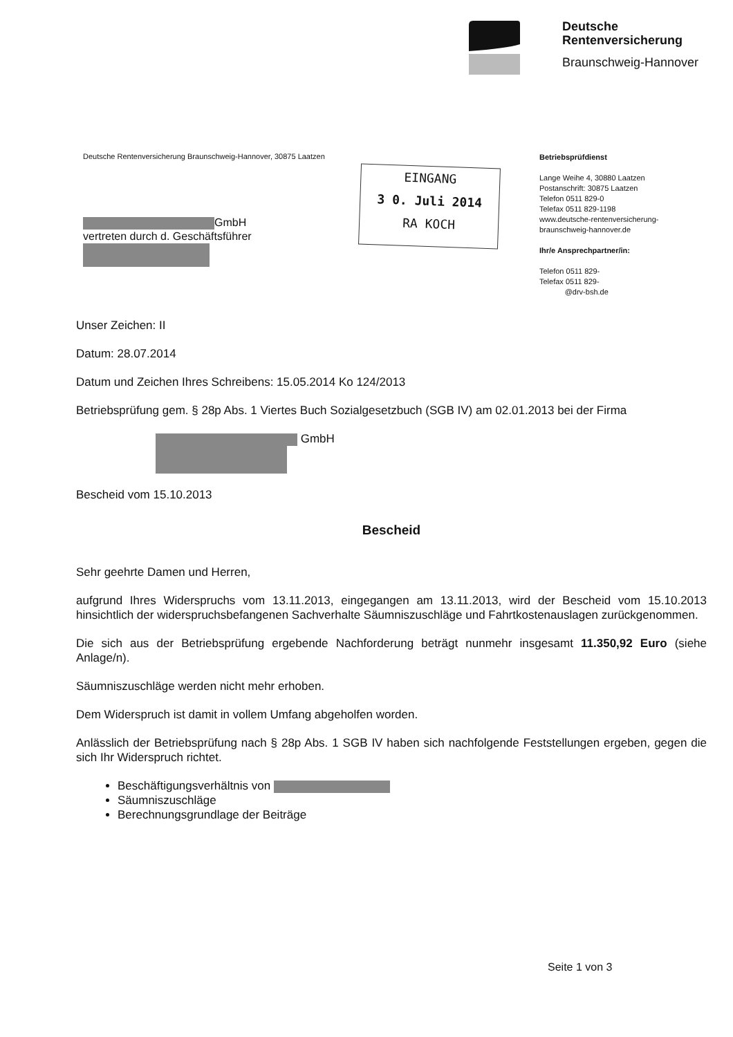Deutsche
Rentenversicherung
Braunschweig-Hannover
Deutsche Rentenversicherung Braunschweig-Hannover, 30875 Laatzen
GmbH
vertreten durch d. Geschäftsführer
Betriebsprüfdienst
Lange Weihe 4, 30880 Laatzen
Postanschrift: 30875 Laatzen
Telefon 0511 829-0
Telefax 0511 829-1198
www.deutsche-rentenversicherung-
braunschweig-hannover.de
Ihr/e Ansprechpartner/in:
Telefon 0511 829-
Telefax 0511 829-
@drv-bsh.de
EINGANG
3 0. Juli 2014
RA KOCH
Unser Zeichen: II
Datum: 28.07.2014
Datum und Zeichen Ihres Schreibens: 15.05.2014 Ko 124/2013
Betriebsprüfung gem. § 28p Abs. 1 Viertes Buch Sozialgesetzbuch (SGB IV) am 02.01.2013 bei der Firma
GmbH
Bescheid vom 15.10.2013
Bescheid
Sehr geehrte Damen und Herren,
aufgrund Ihres Widerspruchs vom 13.11.2013, eingegangen am 13.11.2013, wird der Bescheid vom 15.10.2013 hinsichtlich der widerspruchsbefangenen Sachverhalte Säumniszuschläge und Fahrtkostenauslagen zurückgenommen.
Die sich aus der Betriebsprüfung ergebende Nachforderung beträgt nunmehr insgesamt 11.350,92 Euro (siehe Anlage/n).
Säumniszuschläge werden nicht mehr erhoben.
Dem Widerspruch ist damit in vollem Umfang abgeholfen worden.
Anlässlich der Betriebsprüfung nach § 28p Abs. 1 SGB IV haben sich nachfolgende Feststellungen ergeben, gegen die sich Ihr Widerspruch richtet.
Beschäftigungsverhältnis von
Säumniszuschläge
Berechnungsgrundlage der Beiträge
Seite 1 von 3